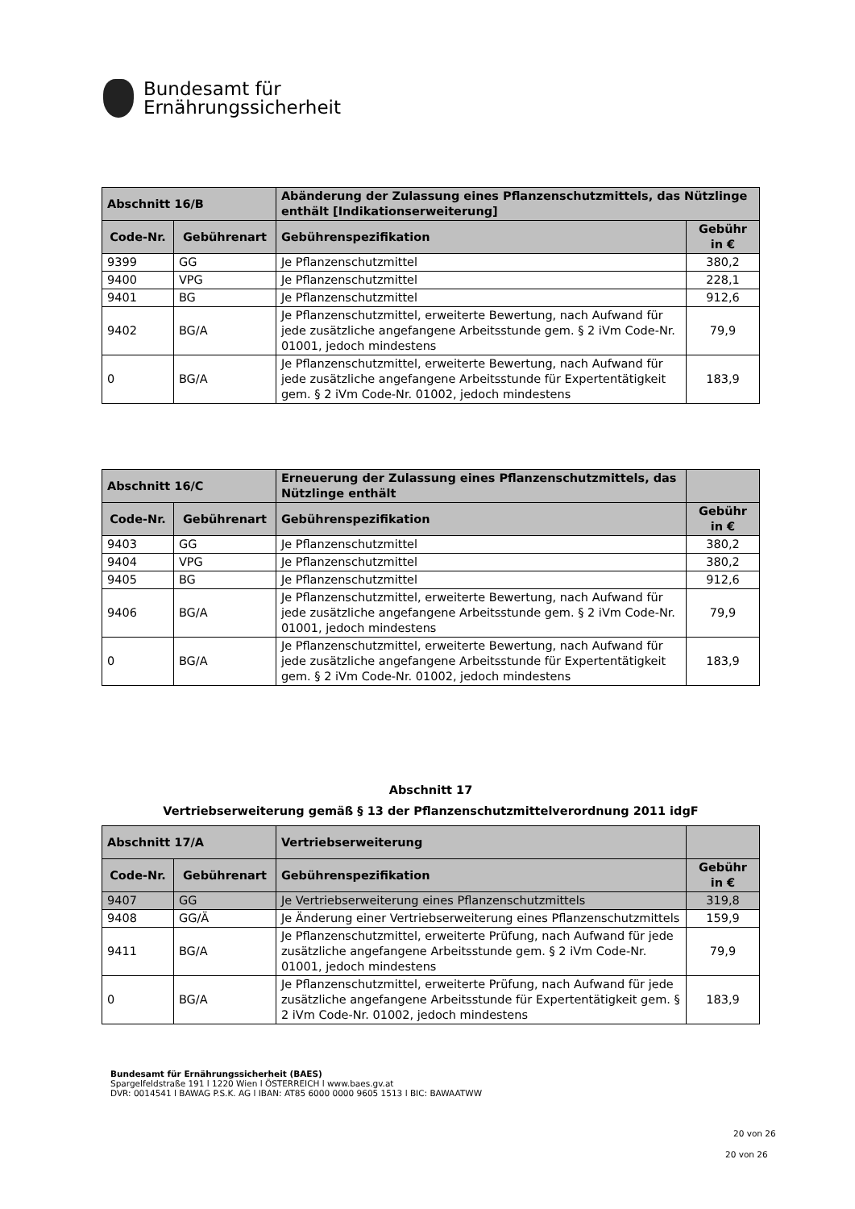Bundesamt für
Ernährungssicherheit
| Abschnitt 16/B | | Abänderung der Zulassung eines Pflanzenschutzmittels, das Nützlinge enthält [Indikationserweiterung] | |
| Code-Nr. | Gebührenart | Gebührenspezifikation | Gebühr in € |
| 9399 | GG | Je Pflanzenschutzmittel | 380,2 |
| 9400 | VPG | Je Pflanzenschutzmittel | 228,1 |
| 9401 | BG | Je Pflanzenschutzmittel | 912,6 |
| 9402 | BG/A | Je Pflanzenschutzmittel, erweiterte Bewertung, nach Aufwand für jede zusätzliche angefangene Arbeitsstunde gem. § 2 iVm Code-Nr. 01001, jedoch mindestens | 79,9 |
| 0 | BG/A | Je Pflanzenschutzmittel, erweiterte Bewertung, nach Aufwand für jede zusätzliche angefangene Arbeitsstunde für Expertentätigkeit gem. § 2 iVm Code-Nr. 01002, jedoch mindestens | 183,9 |
| Abschnitt 16/C | | Erneuerung der Zulassung eines Pflanzenschutzmittels, das Nützlinge enthält | |
| Code-Nr. | Gebührenart | Gebührenspezifikation | Gebühr in € |
| 9403 | GG | Je Pflanzenschutzmittel | 380,2 |
| 9404 | VPG | Je Pflanzenschutzmittel | 380,2 |
| 9405 | BG | Je Pflanzenschutzmittel | 912,6 |
| 9406 | BG/A | Je Pflanzenschutzmittel, erweiterte Bewertung, nach Aufwand für jede zusätzliche angefangene Arbeitsstunde gem. § 2 iVm Code-Nr. 01001, jedoch mindestens | 79,9 |
| 0 | BG/A | Je Pflanzenschutzmittel, erweiterte Bewertung, nach Aufwand für jede zusätzliche angefangene Arbeitsstunde für Expertentätigkeit gem. § 2 iVm Code-Nr. 01002, jedoch mindestens | 183,9 |
Abschnitt 17
Vertriebserweiterung gemäß § 13 der Pflanzenschutzmittelverordnung 2011 idgF
| Abschnitt 17/A | | Vertriebserweiterung | |
| Code-Nr. | Gebührenart | Gebührenspezifikation | Gebühr in € |
| 9407 | GG | Je Vertriebserweiterung eines Pflanzenschutzmittels | 319,8 |
| 9408 | GG/Ä | Je Änderung einer Vertriebserweiterung eines Pflanzenschutzmittels | 159,9 |
| 9411 | BG/A | Je Pflanzenschutzmittel, erweiterte Prüfung, nach Aufwand für jede zusätzliche angefangene Arbeitsstunde gem. § 2 iVm Code-Nr. 01001, jedoch mindestens | 79,9 |
| 0 | BG/A | Je Pflanzenschutzmittel, erweiterte Prüfung, nach Aufwand für jede zusätzliche angefangene Arbeitsstunde für Expertentätigkeit gem. § 2 iVm Code-Nr. 01002, jedoch mindestens | 183,9 |
Bundesamt für Ernährungssicherheit (BAES)
Spargelfeldstraße 191 l 1220 Wien l ÖSTERREICH l www.baes.gv.at
DVR: 0014541 l BAWAG P.S.K. AG l IBAN: AT85 6000 0000 9605 1513 l BIC: BAWAATWW
20 von 26
20 von 26